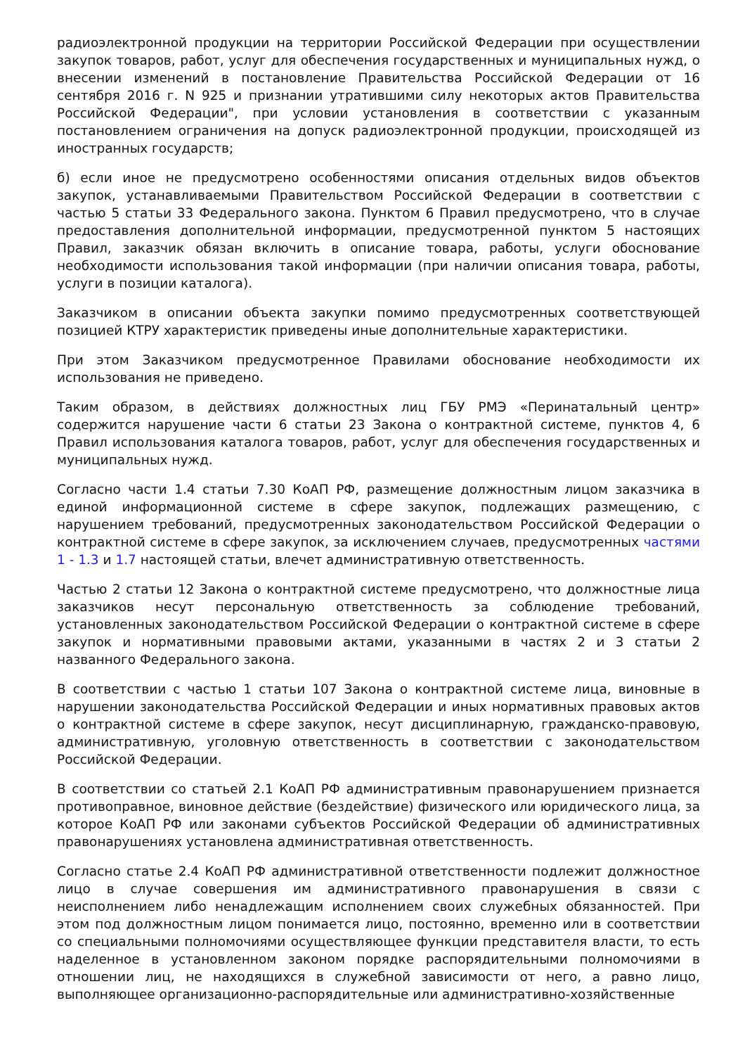радиоэлектронной продукции на территории Российской Федерации при осуществлении закупок товаров, работ, услуг для обеспечения государственных и муниципальных нужд, о внесении изменений в постановление Правительства Российской Федерации от 16 сентября 2016 г. N 925 и признании утратившими силу некоторых актов Правительства Российской Федерации", при условии установления в соответствии с указанным постановлением ограничения на допуск радиоэлектронной продукции, происходящей из иностранных государств;
б) если иное не предусмотрено особенностями описания отдельных видов объектов закупок, устанавливаемыми Правительством Российской Федерации в соответствии с частью 5 статьи 33 Федерального закона. Пунктом 6 Правил предусмотрено, что в случае предоставления дополнительной информации, предусмотренной пунктом 5 настоящих Правил, заказчик обязан включить в описание товара, работы, услуги обоснование необходимости использования такой информации (при наличии описания товара, работы, услуги в позиции каталога).
Заказчиком в описании объекта закупки помимо предусмотренных соответствующей позицией КТРУ характеристик приведены иные дополнительные характеристики.
При этом Заказчиком предусмотренное Правилами обоснование необходимости их использования не приведено.
Таким образом, в действиях должностных лиц ГБУ РМЭ «Перинатальный центр» содержится нарушение части 6 статьи 23 Закона о контрактной системе, пунктов 4, 6 Правил использования каталога товаров, работ, услуг для обеспечения государственных и муниципальных нужд.
Согласно части 1.4 статьи 7.30 КоАП РФ, размещение должностным лицом заказчика в единой информационной системе в сфере закупок, подлежащих размещению, с нарушением требований, предусмотренных законодательством Российской Федерации о контрактной системе в сфере закупок, за исключением случаев, предусмотренных частями 1 - 1.3 и 1.7 настоящей статьи, влечет административную ответственность.
Частью 2 статьи 12 Закона о контрактной системе предусмотрено, что должностные лица заказчиков несут персональную ответственность за соблюдение требований, установленных законодательством Российской Федерации о контрактной системе в сфере закупок и нормативными правовыми актами, указанными в частях 2 и 3 статьи 2 названного Федерального закона.
В соответствии с частью 1 статьи 107 Закона о контрактной системе лица, виновные в нарушении законодательства Российской Федерации и иных нормативных правовых актов о контрактной системе в сфере закупок, несут дисциплинарную, гражданско-правовую, административную, уголовную ответственность в соответствии с законодательством Российской Федерации.
В соответствии со статьей 2.1 КоАП РФ административным правонарушением признается противоправное, виновное действие (бездействие) физического или юридического лица, за которое КоАП РФ или законами субъектов Российской Федерации об административных правонарушениях установлена административная ответственность.
Согласно статье 2.4 КоАП РФ административной ответственности подлежит должностное лицо в случае совершения им административного правонарушения в связи с неисполнением либо ненадлежащим исполнением своих служебных обязанностей. При этом под должностным лицом понимается лицо, постоянно, временно или в соответствии со специальными полномочиями осуществляющее функции представителя власти, то есть наделенное в установленном законом порядке распорядительными полномочиями в отношении лиц, не находящихся в служебной зависимости от него, а равно лицо, выполняющее организационно-распорядительные или административно-хозяйственные